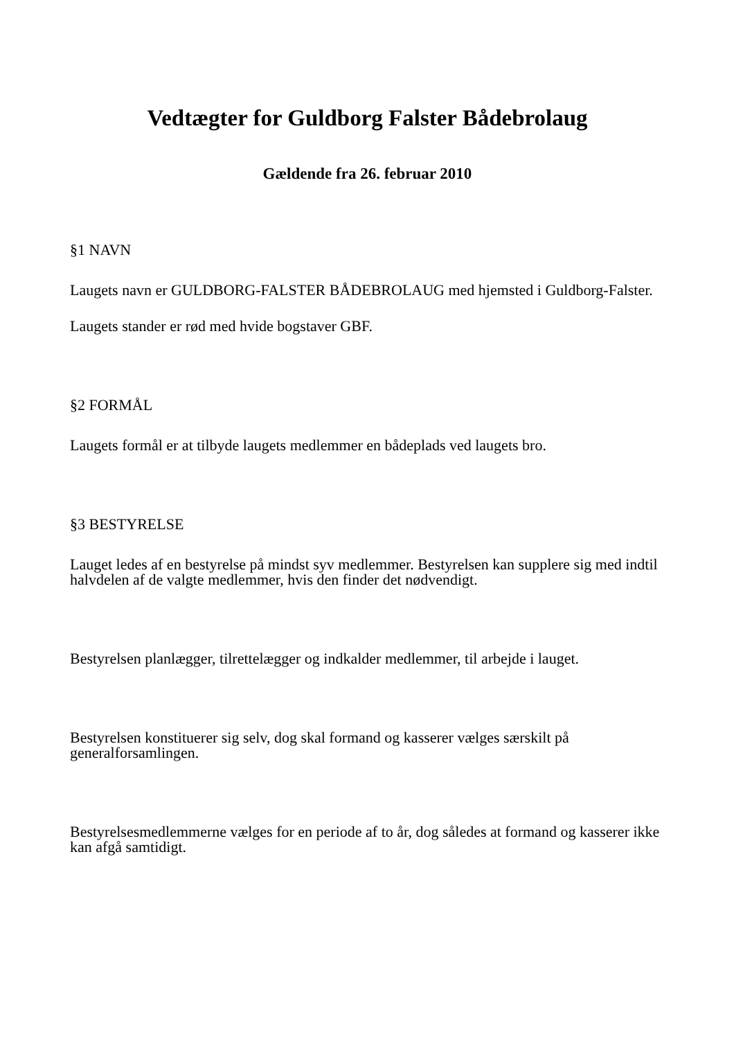Vedtægter for Guldborg Falster Bådebrolaug
Gældende fra 26. februar 2010
§1 NAVN
Laugets navn er GULDBORG-FALSTER BÅDEBROLAUG med hjemsted i Guldborg-Falster.
Laugets stander er rød med hvide bogstaver GBF.
§2 FORMÅL
Laugets formål er at tilbyde laugets medlemmer en bådeplads ved laugets bro.
§3 BESTYRELSE
Lauget ledes af en bestyrelse på mindst syv medlemmer. Bestyrelsen kan supplere sig med indtil halvdelen af de valgte medlemmer, hvis den finder det nødvendigt.
Bestyrelsen planlægger, tilrettelægger og indkalder medlemmer, til arbejde i lauget.
Bestyrelsen konstituerer sig selv, dog skal formand og kasserer vælges særskilt på generalforsamlingen.
Bestyrelsesmedlemmerne vælges for en periode af to år, dog således at formand og kasserer ikke kan afgå samtidigt.